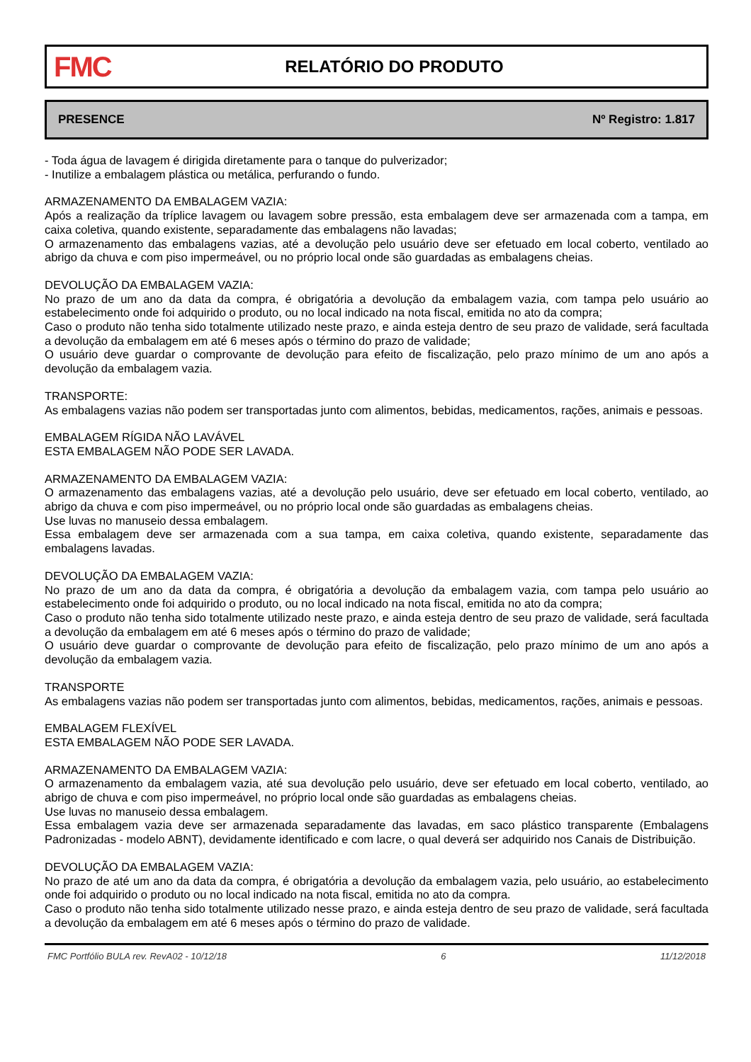FMC
RELATÓRIO DO PRODUTO
PRESENCE Nº Registro: 1.817
- Toda água de lavagem é dirigida diretamente para o tanque do pulverizador;
- Inutilize a embalagem plástica ou metálica, perfurando o fundo.
ARMAZENAMENTO DA EMBALAGEM VAZIA:
Após a realização da tríplice lavagem ou lavagem sobre pressão, esta embalagem deve ser armazenada com a tampa, em caixa coletiva, quando existente, separadamente das embalagens não lavadas;
O armazenamento das embalagens vazias, até a devolução pelo usuário deve ser efetuado em local coberto, ventilado ao abrigo da chuva e com piso impermeável, ou no próprio local onde são guardadas as embalagens cheias.
DEVOLUÇÃO DA EMBALAGEM VAZIA:
No prazo de um ano da data da compra, é obrigatória a devolução da embalagem vazia, com tampa pelo usuário ao estabelecimento onde foi adquirido o produto, ou no local indicado na nota fiscal, emitida no ato da compra;
Caso o produto não tenha sido totalmente utilizado neste prazo, e ainda esteja dentro de seu prazo de validade, será facultada a devolução da embalagem em até 6 meses após o término do prazo de validade;
O usuário deve guardar o comprovante de devolução para efeito de fiscalização, pelo prazo mínimo de um ano após a devolução da embalagem vazia.
TRANSPORTE:
As embalagens vazias não podem ser transportadas junto com alimentos, bebidas, medicamentos, rações, animais e pessoas.
EMBALAGEM RÍGIDA NÃO LAVÁVEL
ESTA EMBALAGEM NÃO PODE SER LAVADA.
ARMAZENAMENTO DA EMBALAGEM VAZIA:
O armazenamento das embalagens vazias, até a devolução pelo usuário, deve ser efetuado em local coberto, ventilado, ao abrigo da chuva e com piso impermeável, ou no próprio local onde são guardadas as embalagens cheias.
Use luvas no manuseio dessa embalagem.
Essa embalagem deve ser armazenada com a sua tampa, em caixa coletiva, quando existente, separadamente das embalagens lavadas.
DEVOLUÇÃO DA EMBALAGEM VAZIA:
No prazo de um ano da data da compra, é obrigatória a devolução da embalagem vazia, com tampa pelo usuário ao estabelecimento onde foi adquirido o produto, ou no local indicado na nota fiscal, emitida no ato da compra;
Caso o produto não tenha sido totalmente utilizado neste prazo, e ainda esteja dentro de seu prazo de validade, será facultada a devolução da embalagem em até 6 meses após o término do prazo de validade;
O usuário deve guardar o comprovante de devolução para efeito de fiscalização, pelo prazo mínimo de um ano após a devolução da embalagem vazia.
TRANSPORTE
As embalagens vazias não podem ser transportadas junto com alimentos, bebidas, medicamentos, rações, animais e pessoas.
EMBALAGEM FLEXÍVEL
ESTA EMBALAGEM NÃO PODE SER LAVADA.
ARMAZENAMENTO DA EMBALAGEM VAZIA:
O armazenamento da embalagem vazia, até sua devolução pelo usuário, deve ser efetuado em local coberto, ventilado, ao abrigo de chuva e com piso impermeável, no próprio local onde são guardadas as embalagens cheias.
Use luvas no manuseio dessa embalagem.
Essa embalagem vazia deve ser armazenada separadamente das lavadas, em saco plástico transparente (Embalagens Padronizadas - modelo ABNT), devidamente identificado e com lacre, o qual deverá ser adquirido nos Canais de Distribuição.
DEVOLUÇÃO DA EMBALAGEM VAZIA:
No prazo de até um ano da data da compra, é obrigatória a devolução da embalagem vazia, pelo usuário, ao estabelecimento onde foi adquirido o produto ou no local indicado na nota fiscal, emitida no ato da compra.
Caso o produto não tenha sido totalmente utilizado nesse prazo, e ainda esteja dentro de seu prazo de validade, será facultada a devolução da embalagem em até 6 meses após o término do prazo de validade.
FMC Portfólio BULA rev. RevA02 - 10/12/18 6 11/12/2018